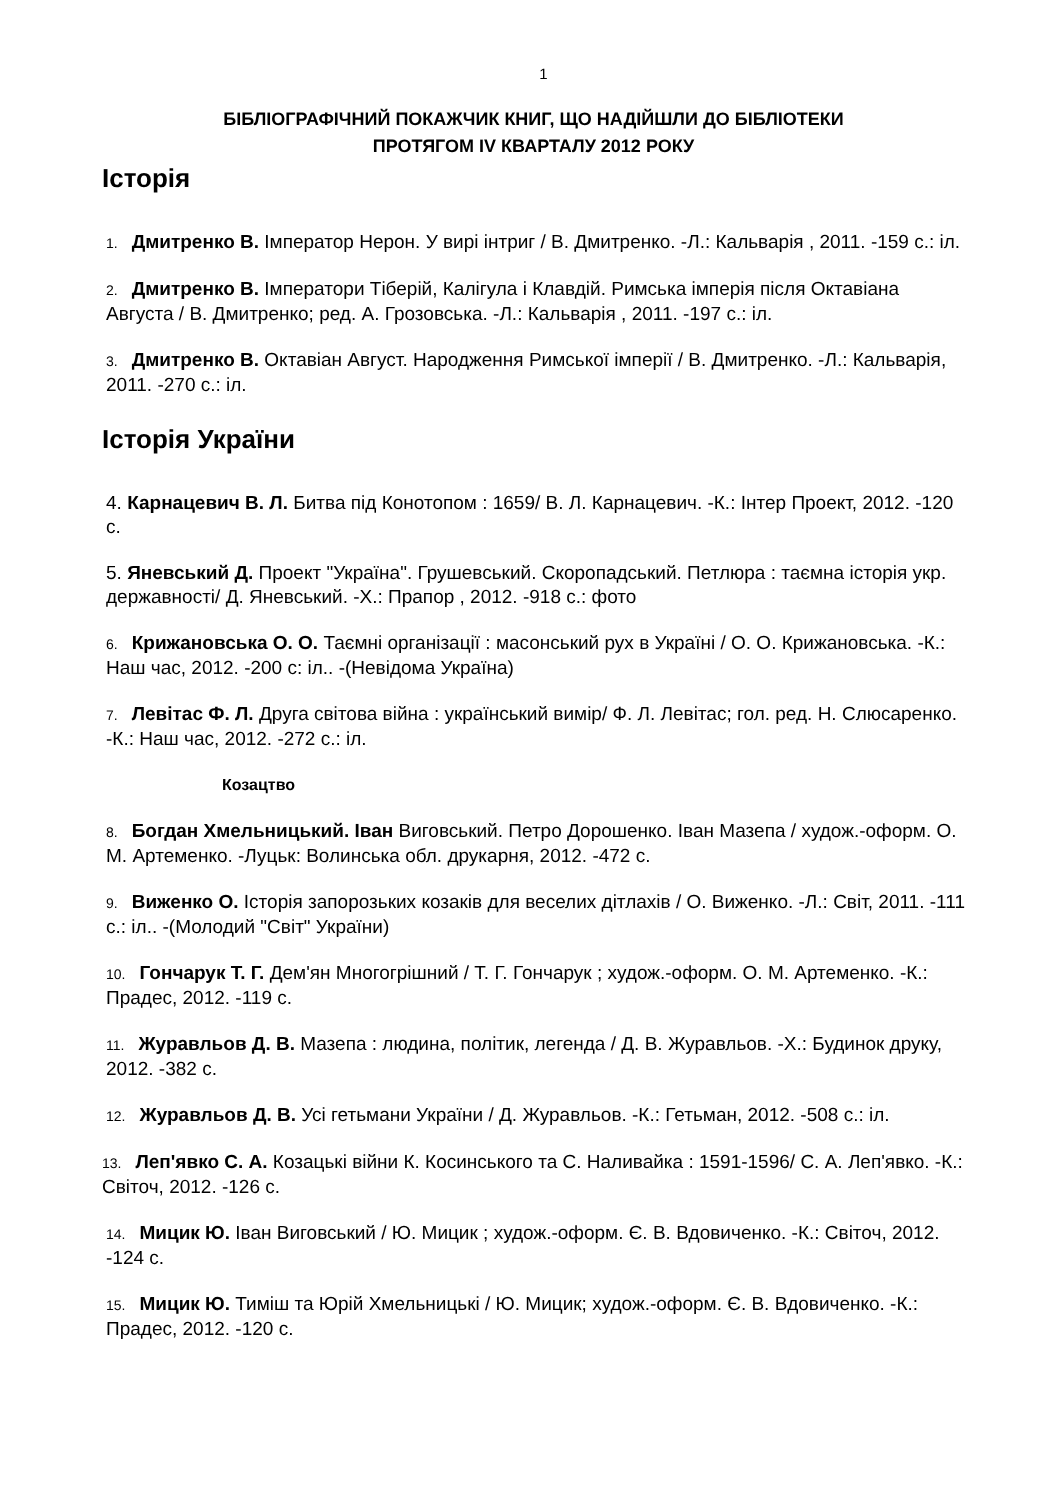1
БІБЛІОГРАФІЧНИЙ ПОКАЖЧИК КНИГ, ЩО НАДІЙШЛИ ДО БІБЛІОТЕКИ
ПРОТЯГОМ IV КВАРТАЛУ 2012 РОКУ
Історія
1. Дмитренко В. Імператор Нерон. У вирі інтриг / В. Дмитренко. -Л.: Кальварія , 2011. -159 с.: іл.
2. Дмитренко В. Імператори Тіберій, Калігула і Клавдій. Римська імперія після Октавіана Августа / В. Дмитренко; ред. А. Грозовська. -Л.: Кальварія , 2011. -197 с.: іл.
3. Дмитренко В. Октавіан Август. Народження Римської імперії / В. Дмитренко. -Л.: Кальварія, 2011. -270 с.: іл.
Історія України
4. Карнацевич В. Л. Битва під Конотопом : 1659/ В. Л. Карнацевич. -К.: Інтер Проект, 2012. -120 с.
5. Яневський Д. Проект "Україна". Грушевський. Скоропадський. Петлюра : таємна історія укр. державності/ Д. Яневський. -Х.: Прапор , 2012. -918 с.: фото
6. Крижановська О. О. Таємні організації : масонський рух в Україні / О. О. Крижановська. -К.: Наш час, 2012. -200 с: іл.. -(Невідома Україна)
7. Левітас Ф. Л. Друга світова війна : український вимір/ Ф. Л. Левітас; гол. ред. Н. Слюсаренко. -К.: Наш час, 2012. -272 с.: іл.
Козацтво
8. Богдан Хмельницький. Іван Виговський. Петро Дорошенко. Іван Мазепа / худож.-оформ. О. М. Артеменко. -Луцьк: Волинська обл. друкарня, 2012. -472 с.
9. Виженко О. Історія запорозьких козаків для веселих дітлахів / О. Виженко. -Л.: Світ, 2011. -111 с.: іл.. -(Молодий "Світ" України)
10. Гончарук Т. Г. Дем'ян Многогрішний / Т. Г. Гончарук ; худож.-оформ. О. М. Артеменко. -К.: Прадес, 2012. -119 с.
11. Журавльов Д. В. Мазепа : людина, політик, легенда / Д. В. Журавльов. -Х.: Будинок друку, 2012. -382 с.
12. Журавльов Д. В. Усі гетьмани України / Д. Журавльов. -К.: Гетьман, 2012. -508 с.: іл.
13. Леп'явко С. А. Козацькі війни К. Косинського та С. Наливайка : 1591-1596/ С. А. Леп'явко. -К.: Світоч, 2012. -126 с.
14. Мицик Ю. Іван Виговський / Ю. Мицик ; худож.-оформ. Є. В. Вдовиченко. -К.: Світоч, 2012. -124 с.
15. Мицик Ю. Тиміш та Юрій Хмельницькі / Ю. Мицик; худож.-оформ. Є. В. Вдовиченко. -К.: Прадес, 2012. -120 с.